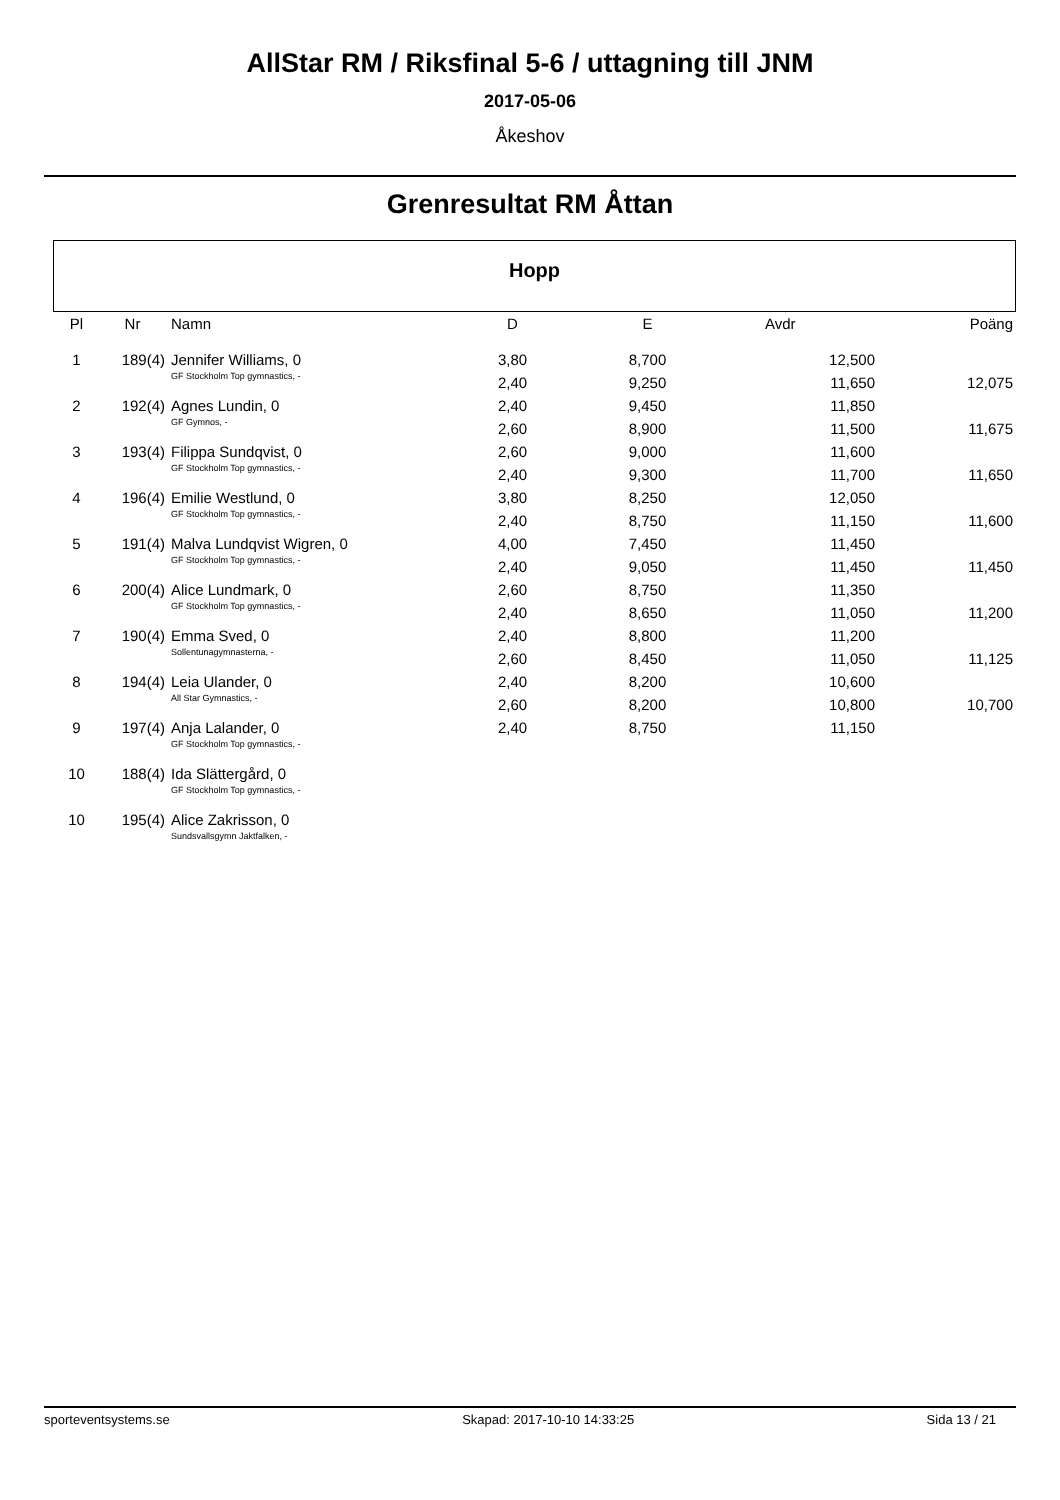AllStar RM / Riksfinal 5-6 / uttagning till JNM
2017-05-06
Åkeshov
Grenresultat RM Åttan
Hopp
| Pl | Nr | Namn | D | E | Avdr | | Poäng | |
| --- | --- | --- | --- | --- | --- | --- | --- | --- |
| 1 | 189(4) | Jennifer Williams, 0 | 3,80 | 8,700 | 12,500 | | | |
| | | GF Stockholm Top gymnastics, - | 2,40 | 9,250 | 11,650 | | 12,075 | |
| 2 | 192(4) | Agnes Lundin, 0 | 2,40 | 9,450 | 11,850 | | | |
| | | GF Gymnos, - | 2,60 | 8,900 | 11,500 | | 11,675 | |
| 3 | 193(4) | Filippa Sundqvist, 0 | 2,60 | 9,000 | 11,600 | | | |
| | | GF Stockholm Top gymnastics, - | 2,40 | 9,300 | 11,700 | | 11,650 | |
| 4 | 196(4) | Emilie Westlund, 0 | 3,80 | 8,250 | 12,050 | | | |
| | | GF Stockholm Top gymnastics, - | 2,40 | 8,750 | 11,150 | | 11,600 | |
| 5 | 191(4) | Malva Lundqvist Wigren, 0 | 4,00 | 7,450 | 11,450 | | | |
| | | GF Stockholm Top gymnastics, - | 2,40 | 9,050 | 11,450 | | 11,450 | |
| 6 | 200(4) | Alice Lundmark, 0 | 2,60 | 8,750 | 11,350 | | | |
| | | GF Stockholm Top gymnastics, - | 2,40 | 8,650 | 11,050 | | 11,200 | |
| 7 | 190(4) | Emma Sved, 0 | 2,40 | 8,800 | 11,200 | | | |
| | | Sollentunagymnasterna, - | 2,60 | 8,450 | 11,050 | | 11,125 | |
| 8 | 194(4) | Leia Ulander, 0 | 2,40 | 8,200 | 10,600 | | | |
| | | All Star Gymnastics, - | 2,60 | 8,200 | 10,800 | | 10,700 | |
| 9 | 197(4) | Anja Lalander, 0 | 2,40 | 8,750 | 11,150 | | | |
| | | GF Stockholm Top gymnastics, - | | | | | | |
| 10 | 188(4) | Ida Slättergård, 0 | | | | | | |
| | | GF Stockholm Top gymnastics, - | | | | | | |
| 10 | 195(4) | Alice Zakrisson, 0 | | | | | | |
| | | Sundsvallsgymn Jaktfalken, - | | | | | | |
sporteventsystems.se Skapad: 2017-10-10 14:33:25 Sida 13 / 21